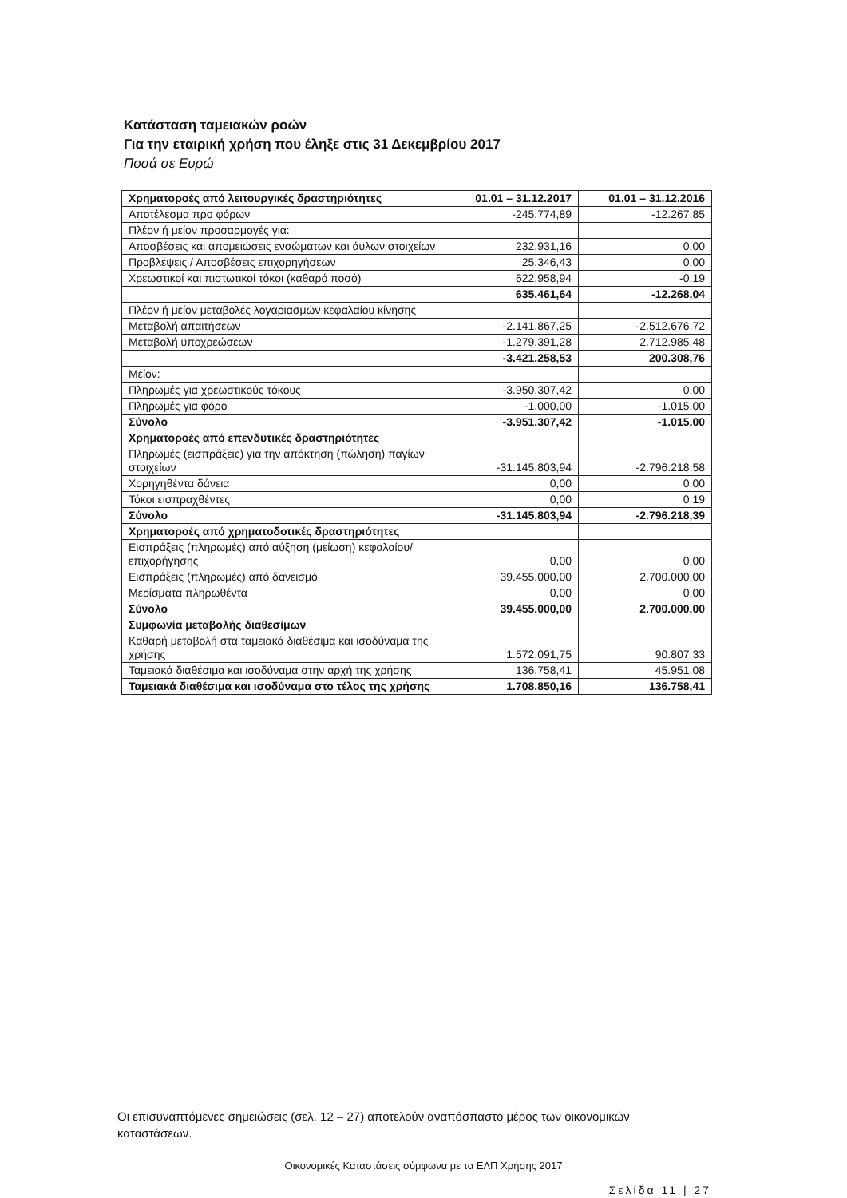Κατάσταση ταμειακών ροών
Για την εταιρική χρήση που έληξε στις 31 Δεκεμβρίου 2017
Ποσά σε Ευρώ
| Χρηματοροές από λειτουργικές δραστηριότητες | 01.01 – 31.12.2017 | 01.01 – 31.12.2016 |
| --- | --- | --- |
| Αποτέλεσμα προ φόρων | -245.774,89 | -12.267,85 |
| Πλέον ή μείον προσαρμογές για: | | |
| Αποσβέσεις και απομειώσεις ενσώματων και άυλων στοιχείων | 232.931,16 | 0,00 |
| Προβλέψεις / Αποσβέσεις επιχορηγήσεων | 25.346,43 | 0,00 |
| Χρεωστικοί και πιστωτικοί τόκοι (καθαρό ποσό) | 622.958,94 | -0,19 |
| | 635.461,64 | -12.268,04 |
| Πλέον ή μείον μεταβολές λογαριασμών κεφαλαίου κίνησης | | |
| Μεταβολή απαιτήσεων | -2.141.867,25 | -2.512.676,72 |
| Μεταβολή υποχρεώσεων | -1.279.391,28 | 2.712.985,48 |
| | -3.421.258,53 | 200.308,76 |
| Μείον: | | |
| Πληρωμές για χρεωστικούς τόκους | -3.950.307,42 | 0,00 |
| Πληρωμές για φόρο | -1.000,00 | -1.015,00 |
| Σύνολο | -3.951.307,42 | -1.015,00 |
| Χρηματοροές από επενδυτικές δραστηριότητες | | |
| Πληρωμές (εισπράξεις) για την απόκτηση (πώληση) παγίων στοιχείων | -31.145.803,94 | -2.796.218,58 |
| Χορηγηθέντα δάνεια | 0,00 | 0,00 |
| Τόκοι εισπραχθέντες | 0,00 | 0,19 |
| Σύνολο | -31.145.803,94 | -2.796.218,39 |
| Χρηματοροές από χρηματοδοτικές δραστηριότητες | | |
| Εισπράξεις (πληρωμές) από αύξηση (μείωση) κεφαλαίου/επιχορήγησης | 0,00 | 0,00 |
| Εισπράξεις (πληρωμές) από δανεισμό | 39.455.000,00 | 2.700.000,00 |
| Μερίσματα πληρωθέντα | 0,00 | 0,00 |
| Σύνολο | 39.455.000,00 | 2.700.000,00 |
| Συμφωνία μεταβολής διαθεσίμων | | |
| Καθαρή μεταβολή στα ταμειακά διαθέσιμα και ισοδύναμα της χρήσης | 1.572.091,75 | 90.807,33 |
| Ταμειακά διαθέσιμα και ισοδύναμα στην αρχή της χρήσης | 136.758,41 | 45.951,08 |
| Ταμειακά διαθέσιμα και ισοδύναμα στο τέλος της χρήσης | 1.708.850,16 | 136.758,41 |
Οι επισυναπτόμενες σημειώσεις (σελ. 12 – 27) αποτελούν αναπόσπαστο μέρος των οικονομικών καταστάσεων.
Οικονομικές Καταστάσεις σύμφωνα με τα ΕΛΠ Χρήσης 2017
Σελίδα 11 | 27